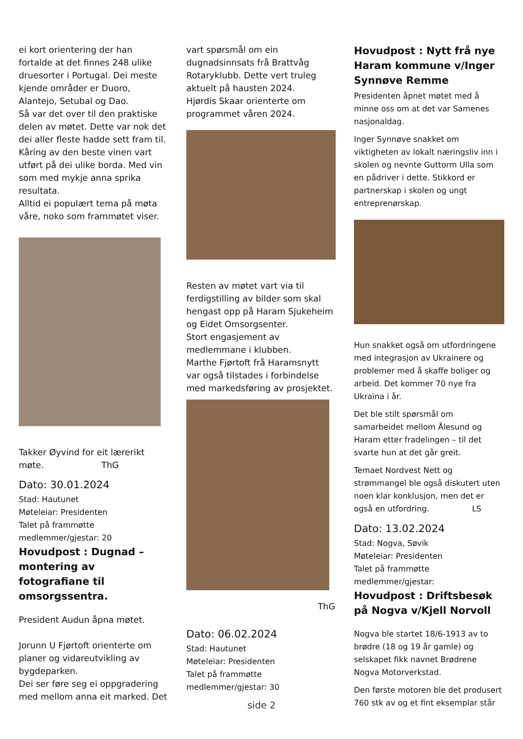ei kort orientering der han fortalde at det finnes 248 ulike druesorter i Portugal. Dei meste kjende områder er Duoro, Alantejo, Setubal og Dao.
Så var det over til den praktiske delen av møtet. Dette var nok det dei aller fleste hadde sett fram til. Kåring av den beste vinen vart utført på dei ulike borda. Med vin som med mykje anna sprika resultata.
Alltid ei populært tema på møta våre, noko som frammøtet viser.
Takker Øyvind for eit lærerikt møte. ThG
Dato: 30.01.2024
Stad: Hautunet
Møteleiar: Presidenten
Talet på frammøtte medlemmer/gjestar: 20
Hovudpost : Dugnad – montering av fotografiane til omsorgssentra.
President Audun åpna møtet.
Jorunn U Fjørtoft orienterte om planer og vidareutvikling av bygdeparken.
Dei ser føre seg ei oppgradering med mellom anna eit marked. Det
vart spørsmål om ein dugnadsinnsats frå Brattvåg Rotaryklubb. Dette vert truleg aktuelt på hausten 2024.
Hjørdis Skaar orienterte om programmet våren 2024.
Resten av møtet vart via til ferdigstilling av bilder som skal hengast opp på Haram Sjukeheim og Eidet Omsorgsenter.
Stort engasjement av medlemmane i klubben.
Marthe Fjørtoft frå Haramsnytt var også tilstades i forbindelse med markedsføring av prosjektet.
ThG
Dato: 06.02.2024
Stad: Hautunet
Møteleiar: Presidenten
Talet på frammøtte medlemmer/gjestar: 30
Hovudpost : Nytt frå nye Haram kommune v/Inger Synnøve Remme
Presidenten åpnet møtet med å minne oss om at det var Samenes nasjonaldag.
Inger Synnøve snakket om viktigheten av lokalt næringsliv inn i skolen og nevnte Guttorm Ulla som en pådriver i dette. Stikkord er partnerskap i skolen og ungt entreprenørskap.
Hun snakket også om utfordringene med integrasjon av Ukrainere og problemer med å skaffe boliger og arbeid. Det kommer 70 nye fra Ukraina i år.
Det ble stilt spørsmål om samarbeidet mellom Ålesund og Haram etter fradelingen – til det svarte hun at det går greit.
Temaet Nordvest Nett og strømmangel ble også diskutert uten noen klar konklusjon, men det er også en utfordring. LS
Dato: 13.02.2024
Stad: Nogva, Søvik
Møteleiar: Presidenten
Talet på frammøtte medlemmer/gjestar:
Hovudpost : Driftsbesøk på Nogva v/Kjell Norvoll
Nogva ble startet 18/6-1913 av to brødre (18 og 19 år gamle) og selskapet fikk navnet Brødrene Nogva Motorverkstad.
Den første motoren ble det produsert 760 stk av og et fint eksemplar står
side 2